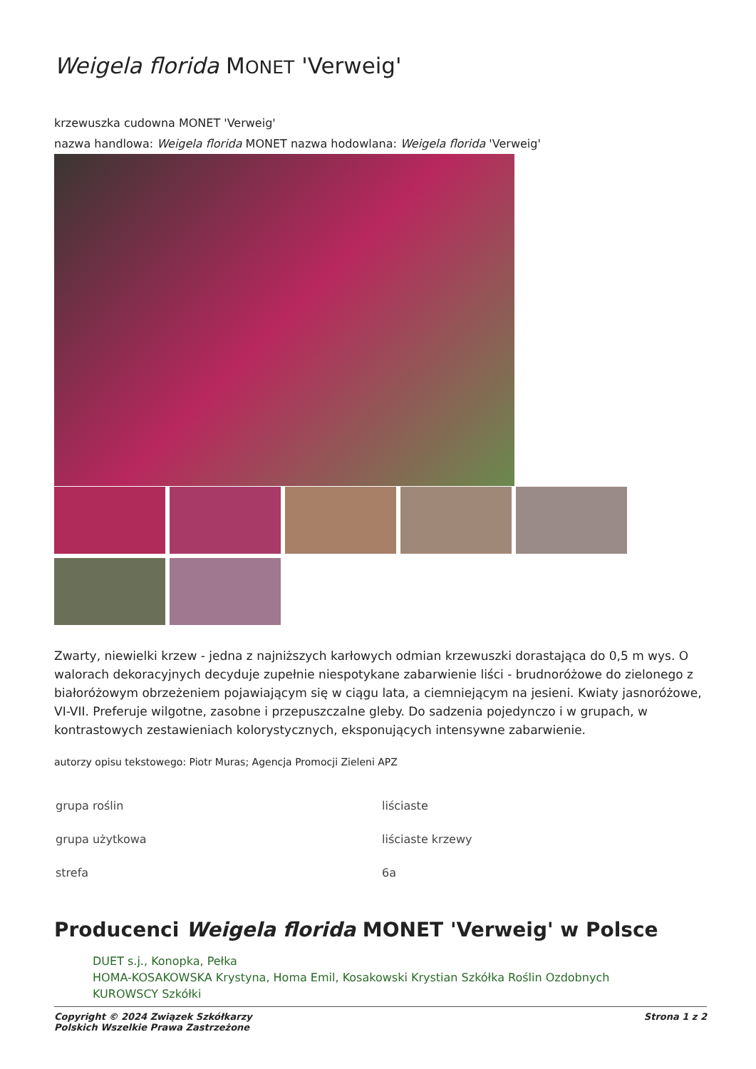Weigela florida MONET 'Verweig'
krzewuszka cudowna MONET 'Verweig'
nazwa handlowa: Weigela florida MONET nazwa hodowlana: Weigela florida 'Verweig'
Zwarty, niewielki krzew - jedna z najniższych karłowych odmian krzewuszki dorastająca do 0,5 m wys. O walorach dekoracyjnych decyduje zupełnie niespotykane zabarwienie liści - brudnoróżowe do zielonego z białoróżowym obrzeżeniem pojawiającym się w ciągu lata, a ciemniejącym na jesieni. Kwiaty jasnoróżowe, VI-VII. Preferuje wilgotne, zasobne i przepuszczalne gleby. Do sadzenia pojedynczo i w grupach, w kontrastowych zestawieniach kolorystycznych, eksponujących intensywne zabarwienie.
autorzy opisu tekstowego: Piotr Muras; Agencja Promocji Zieleni APZ
| grupa roślin | liściaste |
| grupa użytkowa | liściaste krzewy |
| strefa | 6a |
Producenci Weigela florida MONET 'Verweig' w Polsce
DUET s.j., Konopka, Pełka
HOMA-KOSAKOWSKA Krystyna, Homa Emil, Kosakowski Krystian Szkółka Roślin Ozdobnych
KUROWSCY Szkółki
Copyright © 2024 Związek Szkółkarzy
Polskich Wszelkie Prawa Zastrzeżone Strona 1 z 2